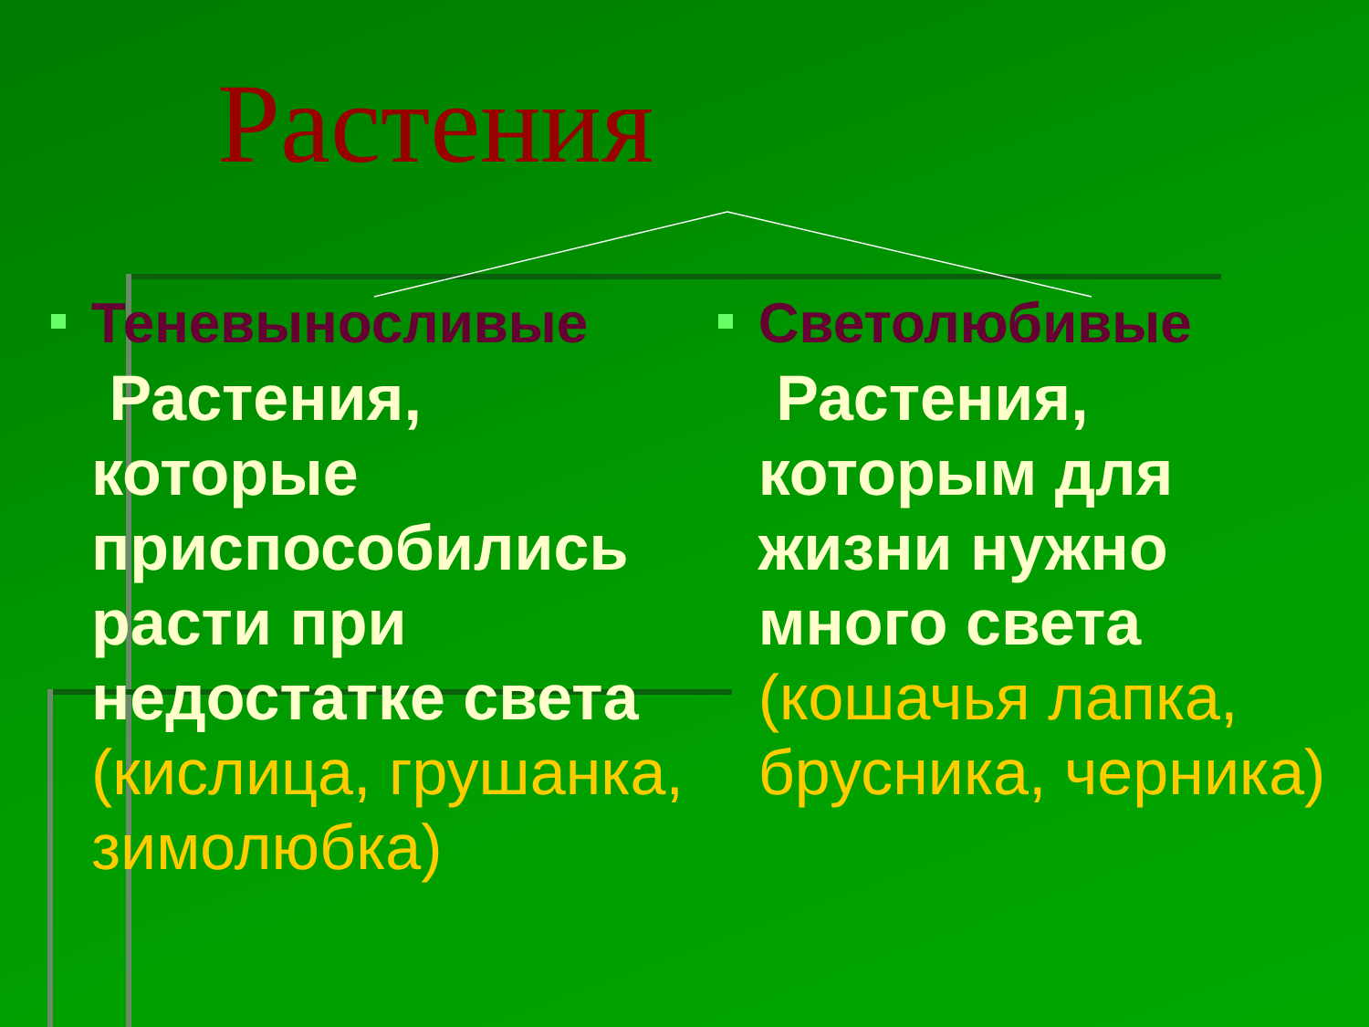Растения
Теневыносливые
Растения, которые приспособились расти при недостатке света (кислица, грушанка, зимолюбка)
Светолюбивые
Растения, которым для жизни нужно много света (кошачья лапка, брусника, черника)